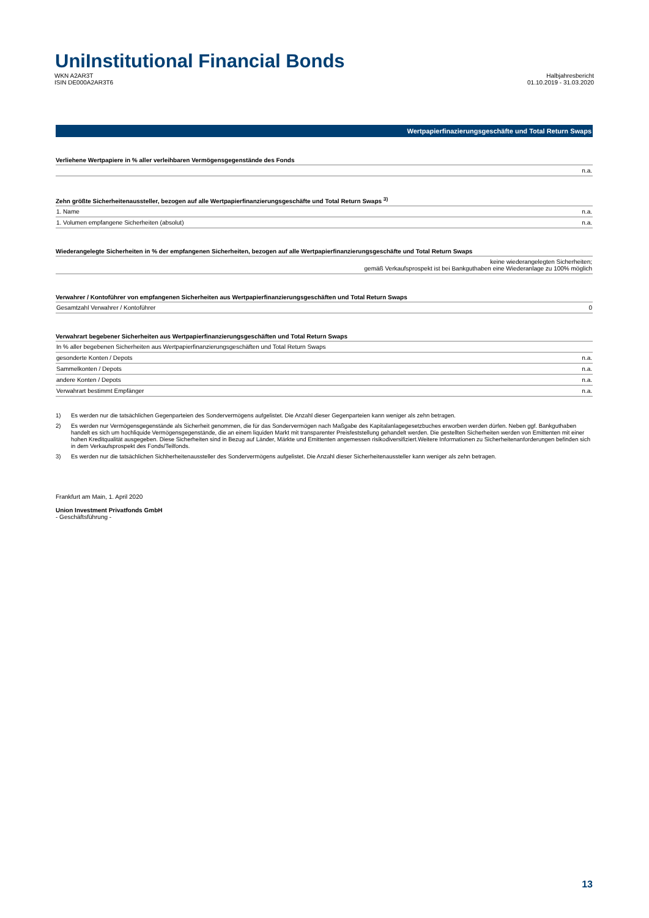UniInstitutional Financial Bonds
WKN A2AR3T
ISIN DE000A2AR3T6
Halbjahresbericht
01.10.2019 - 31.03.2020
Wertpapierfinazierungsgeschäfte und Total Return Swaps
| Verliehene Wertpapiere in % aller verleihbaren Vermögensgegenstände des Fonds | |
| --- | --- |
| | n.a. |
| Zehn größte Sicherheitenaussteller, bezogen auf alle Wertpapierfinanzierungsgeschäfte und Total Return Swaps <sup>3)</sup> | |
| --- | --- |
| 1. Name | n.a. |
| 1. Volumen empfangene Sicherheiten (absolut) | n.a. |
| Wiederangelegte Sicherheiten in % der empfangenen Sicherheiten, bezogen auf alle Wertpapierfinanzierungsgeschäfte und Total Return Swaps | |
| --- | --- |
| | keine wiederangelegten Sicherheiten; gemäß Verkaufsprospekt ist bei Bankguthaben eine Wiederanlage zu 100% möglich |
| Verwahrer / Kontoführer von empfangenen Sicherheiten aus Wertpapierfinanzierungsgeschäften und Total Return Swaps | |
| --- | --- |
| Gesamtzahl Verwahrer / Kontoführer | 0 |
| Verwahrart begebener Sicherheiten aus Wertpapierfinanzierungsgeschäften und Total Return Swaps | |
| --- | --- |
| In % aller begebenen Sicherheiten aus Wertpapierfinanzierungsgeschäften und Total Return Swaps | |
| gesonderte Konten / Depots | n.a. |
| Sammelkonten / Depots | n.a. |
| andere Konten / Depots | n.a. |
| Verwahrart bestimmt Empfänger | n.a. |
1) Es werden nur die tatsächlichen Gegenparteien des Sondervermögens aufgelistet. Die Anzahl dieser Gegenparteien kann weniger als zehn betragen.
2) Es werden nur Vermögensgegenstände als Sicherheit genommen, die für das Sondervermögen nach Maßgabe des Kapitalanlagegesetzbuches erworben werden dürfen. Neben ggf. Bankguthaben handelt es sich um hochliquide Vermögensgegenstände, die an einem liquiden Markt mit transparenter Preisfeststellung gehandelt werden. Die gestellten Sicherheiten werden von Emittenten mit einer hohen Kreditqualität ausgegeben. Diese Sicherheiten sind in Bezug auf Länder, Märkte und Emittenten angemessen risikodiversifiziert.Weitere Informationen zu Sicherheitenanforderungen befinden sich in dem Verkaufsprospekt des Fonds/Teilfonds.
3) Es werden nur die tatsächlichen Sichherheitenaussteller des Sondervermögens aufgelistet. Die Anzahl dieser Sicherheitenaussteller kann weniger als zehn betragen.
Frankfurt am Main, 1. April 2020
Union Investment Privatfonds GmbH
- Geschäftsführung -
13